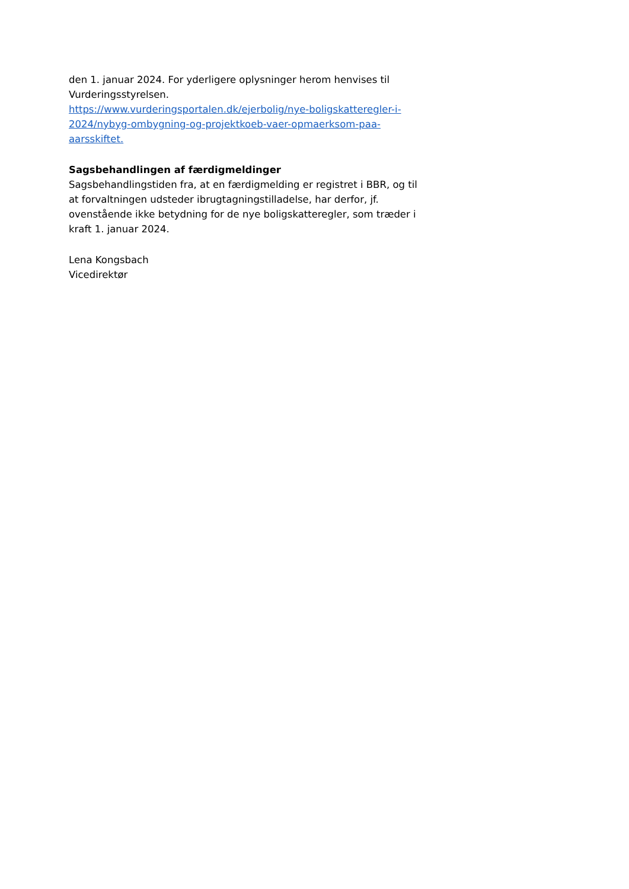den 1. januar 2024. For yderligere oplysninger herom henvises til Vurderingsstyrelsen.
https://www.vurderingsportalen.dk/ejerbolig/nye-boligskatteregler-i-2024/nybyg-ombygning-og-projektkoeb-vaer-opmaerksom-paa-aarsskiftet.
Sagsbehandlingen af færdigmeldinger
Sagsbehandlingstiden fra, at en færdigmelding er registret i BBR, og til at forvaltningen udsteder ibrugtagningstilladelse, har derfor, jf. ovenstående ikke betydning for de nye boligskatteregler, som træder i kraft 1. januar 2024.
Lena Kongsbach
Vicedirektør